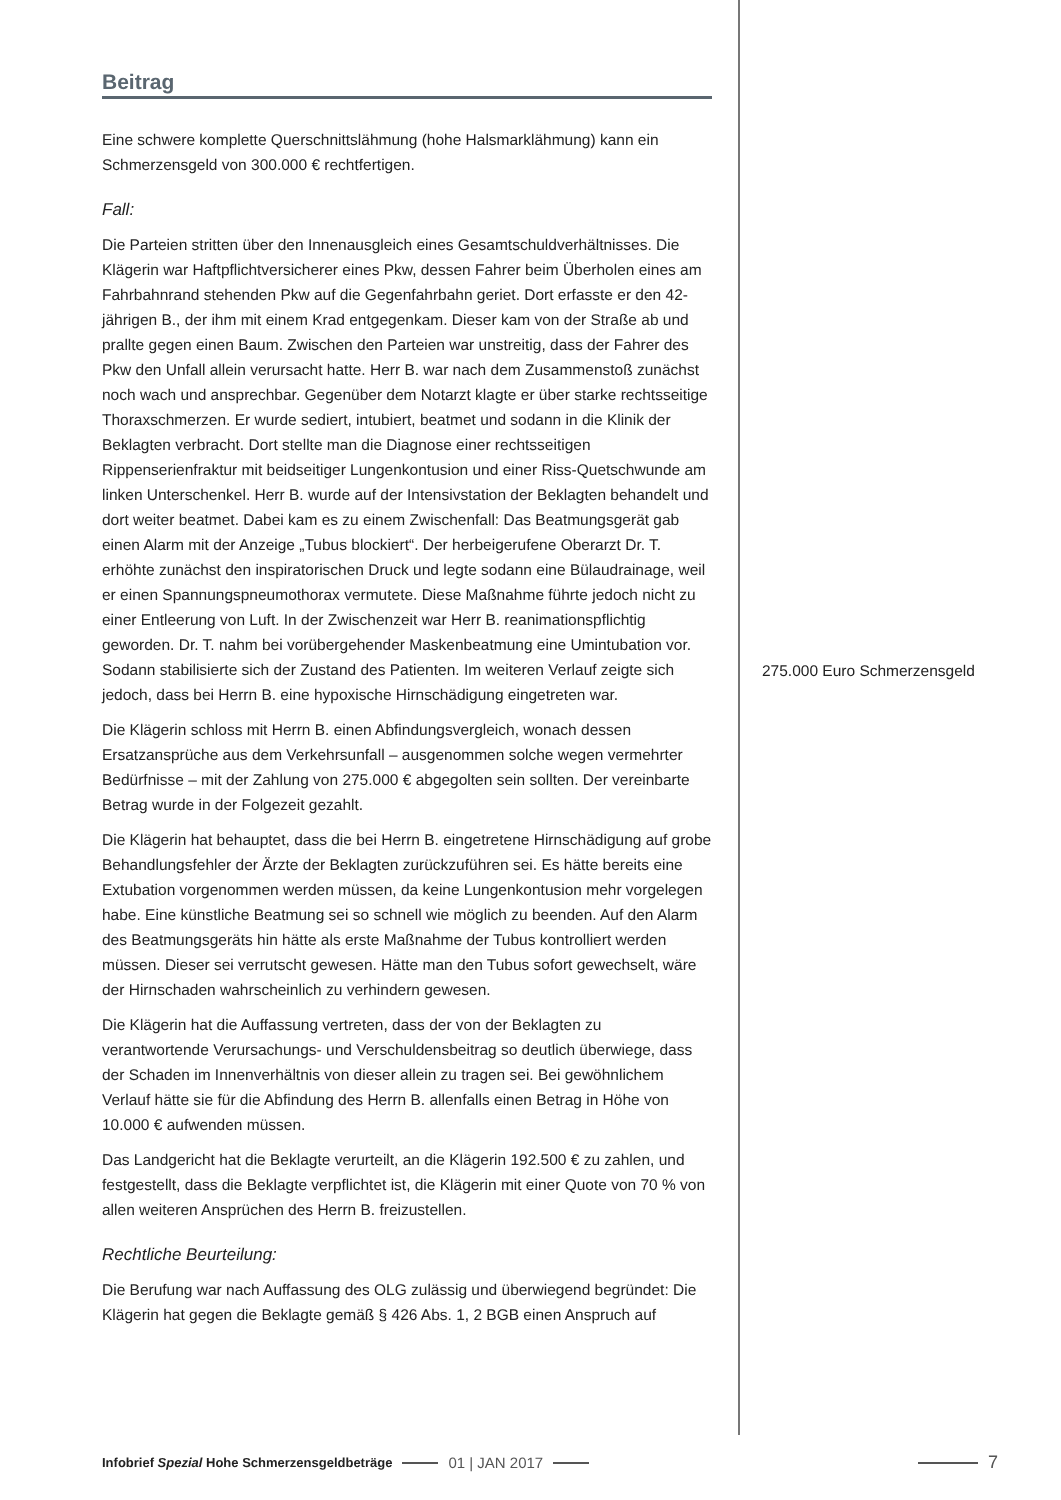Beitrag
Eine schwere komplette Querschnittslähmung (hohe Halsmarklähmung) kann ein Schmerzensgeld von 300.000 € rechtfertigen.
Fall:
Die Parteien stritten über den Innenausgleich eines Gesamtschuldverhältnisses. Die Klägerin war Haftpflichtversicherer eines Pkw, dessen Fahrer beim Überholen eines am Fahrbahnrand stehenden Pkw auf die Gegenfahrbahn geriet. Dort erfasste er den 42-jährigen B., der ihm mit einem Krad entgegenkam. Dieser kam von der Straße ab und prallte gegen einen Baum. Zwischen den Parteien war unstreitig, dass der Fahrer des Pkw den Unfall allein verursacht hatte. Herr B. war nach dem Zusammenstoß zunächst noch wach und ansprechbar. Gegenüber dem Notarzt klagte er über starke rechtsseitige Thoraxschmerzen. Er wurde sediert, intubiert, beatmet und sodann in die Klinik der Beklagten verbracht. Dort stellte man die Diagnose einer rechtsseitigen Rippenserienfraktur mit beidseitiger Lungenkontusion und einer Riss-Quetschwunde am linken Unterschenkel. Herr B. wurde auf der Intensivstation der Beklagten behandelt und dort weiter beatmet. Dabei kam es zu einem Zwischenfall: Das Beatmungsgerät gab einen Alarm mit der Anzeige „Tubus blockiert“. Der herbeigerufene Oberarzt Dr. T. erhöhte zunächst den inspiratorischen Druck und legte sodann eine Bülaudrainage, weil er einen Spannungspneumothorax vermutete. Diese Maßnahme führte jedoch nicht zu einer Entleerung von Luft. In der Zwischenzeit war Herr B. reanimationspflichtig geworden. Dr. T. nahm bei vorübergehender Maskenbeatmung eine Umintubation vor. Sodann stabilisierte sich der Zustand des Patienten. Im weiteren Verlauf zeigte sich jedoch, dass bei Herrn B. eine hypoxische Hirnschädigung eingetreten war.
Die Klägerin schloss mit Herrn B. einen Abfindungsvergleich, wonach dessen Ersatzansprüche aus dem Verkehrsunfall – ausgenommen solche wegen vermehrter Bedürfnisse – mit der Zahlung von 275.000 € abgegolten sein sollten. Der vereinbarte Betrag wurde in der Folgezeit gezahlt.
Die Klägerin hat behauptet, dass die bei Herrn B. eingetretene Hirnschädigung auf grobe Behandlungsfehler der Ärzte der Beklagten zurückzuführen sei. Es hätte bereits eine Extubation vorgenommen werden müssen, da keine Lungenkontusion mehr vorgelegen habe. Eine künstliche Beatmung sei so schnell wie möglich zu beenden. Auf den Alarm des Beatmungsgeräts hin hätte als erste Maßnahme der Tubus kontrolliert werden müssen. Dieser sei verrutscht gewesen. Hätte man den Tubus sofort gewechselt, wäre der Hirnschaden wahrscheinlich zu verhindern gewesen.
Die Klägerin hat die Auffassung vertreten, dass der von der Beklagten zu verantwortende Verursachungs- und Verschuldensbeitrag so deutlich überwiege, dass der Schaden im Innenverhältnis von dieser allein zu tragen sei. Bei gewöhnlichem Verlauf hätte sie für die Abfindung des Herrn B. allenfalls einen Betrag in Höhe von 10.000 € aufwenden müssen.
Das Landgericht hat die Beklagte verurteilt, an die Klägerin 192.500 € zu zahlen, und festgestellt, dass die Beklagte verpflichtet ist, die Klägerin mit einer Quote von 70 % von allen weiteren Ansprüchen des Herrn B. freizustellen.
Rechtliche Beurteilung:
Die Berufung war nach Auffassung des OLG zulässig und überwiegend begründet: Die Klägerin hat gegen die Beklagte gemäß § 426 Abs. 1, 2 BGB einen Anspruch auf
275.000 Euro Schmerzensgeld
Infobrief Spezial Hohe Schmerzensgeldbeträge 01 | JAN 2017 7